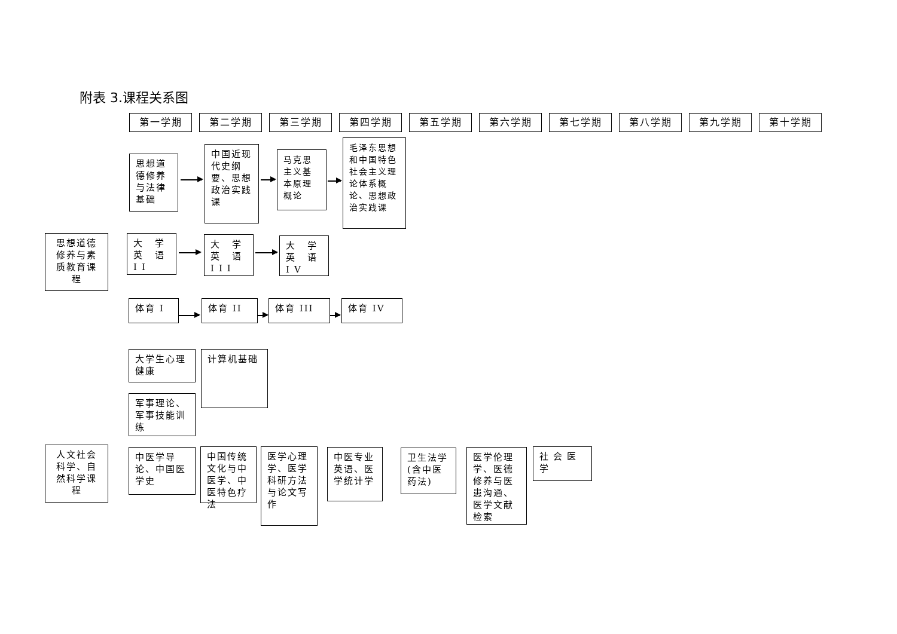附表 3.课程关系图
第一学期 第二学期 第三学期 第四学期 第五学期 第六学期 第七学期 第八学期 第九学期 第十学期
思想道德修养与法律基础
中国近现代史纲要、思想政治实践课
马克思主义基本原理概论
毛泽东思想和中国特色社会主义理论体系概论、思想政治实践课
思想道德修养与素质教育课程
大 学 英 语 II
大 学 英 语 III
大 学 英 语 IV
体育 I 体育 II 体育 III 体育 IV
大学生心理健康
军事理论、军事技能训练
计算机基础
人文社会科学、自然科学课程
中医学导论、中国医学史
中国传统文化与中医学、中医特色疗法
医学心理学、医学科研方法与论文写作
中医专业英语、医学统计学
卫生法学(含中医药法)
医学伦理学、医德修养与医患沟通、医学文献检索
社会医学